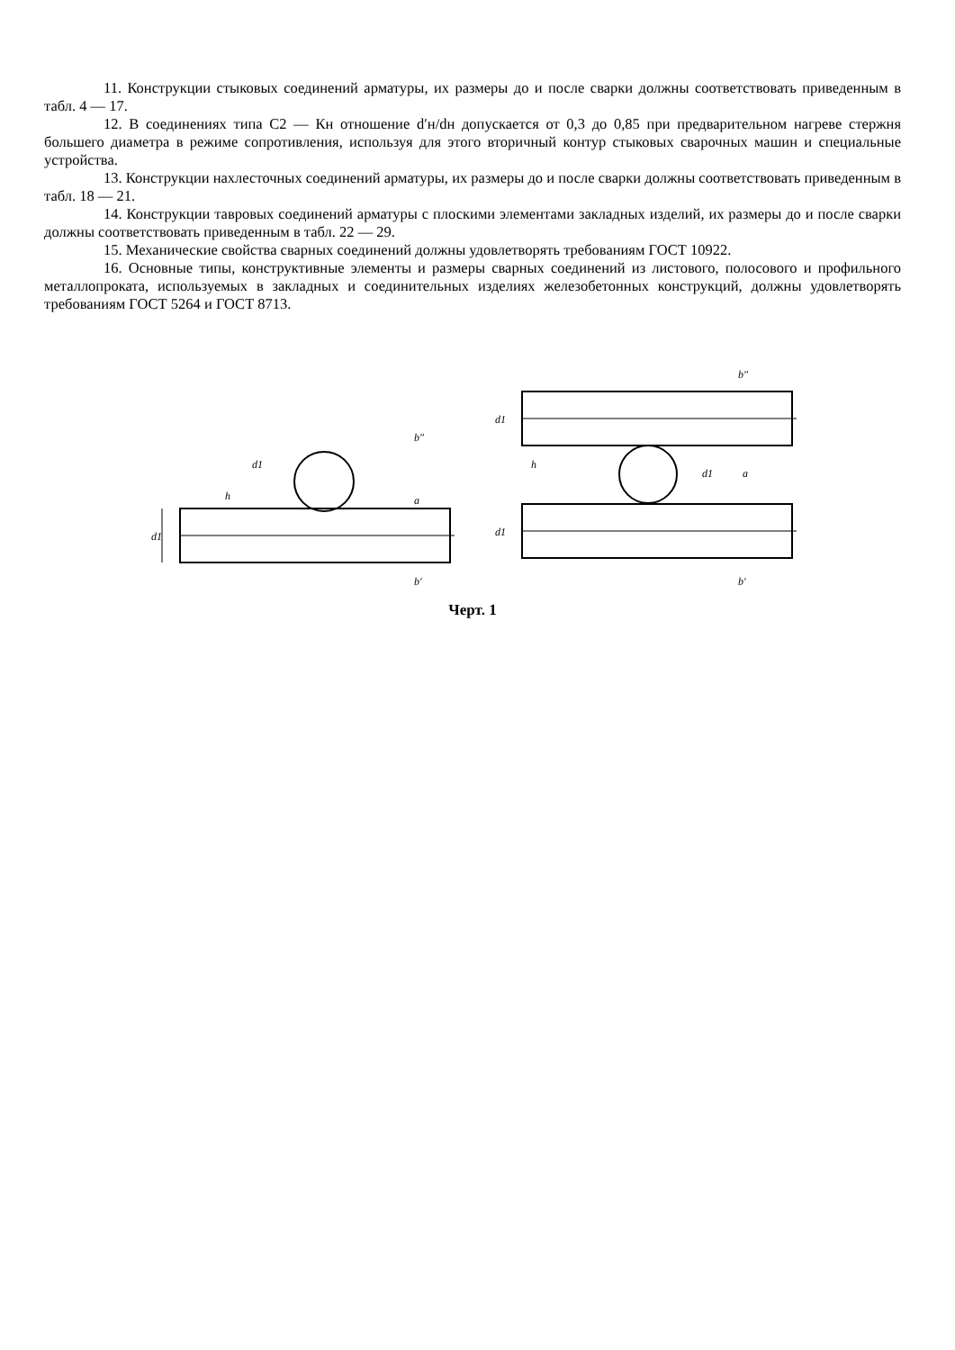11. Конструкции стыковых соединений арматуры, их размеры до и после сварки должны соответствовать приведенным в табл. 4 — 17.
12. В соединениях типа С2 — Кн отношение d′н/dн допускается от 0,3 до 0,85 при предварительном нагреве стержня большего диаметра в режиме сопротивления, используя для этого вторичный контур стыковых сварочных машин и специальные устройства.
13. Конструкции нахлесточных соединений арматуры, их размеры до и после сварки должны соответствовать приведенным в табл. 18 — 21.
14. Конструкции тавровых соединений арматуры с плоскими элементами закладных изделий, их размеры до и после сварки должны соответствовать приведенным в табл. 22 — 29.
15. Механические свойства сварных соединений должны удовлетворять требованиям ГОСТ 10922.
16. Основные типы, конструктивные элементы и размеры сварных соединений из листового, полосового и профильного металлопроката, используемых в закладных и соединительных изделиях железобетонных конструкций, должны удовлетворять требованиям ГОСТ 5264 и ГОСТ 8713.
d1
d1
a
h
b′
b″
d1
d1
d1
a
h
b″
b′
Черт. 1